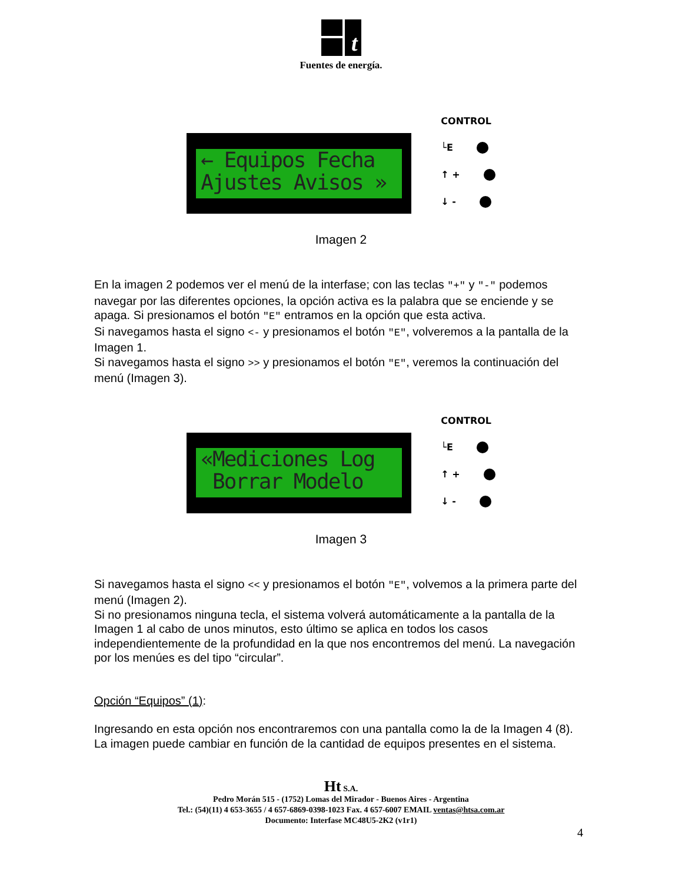t
Fuentes de energía.
← Equipos Fecha Ajustes Avisos »
CONTROL
└E
↑ +
↓ -
Imagen 2
En la imagen 2 podemos ver el menú de la interfase; con las teclas "+" y "-" podemos navegar por las diferentes opciones, la opción activa es la palabra que se enciende y se apaga. Si presionamos el botón "E" entramos en la opción que esta activa.
Si navegamos hasta el signo <- y presionamos el botón "E", volveremos a la pantalla de la Imagen 1.
Si navegamos hasta el signo >> y presionamos el botón "E", veremos la continuación del menú (Imagen 3).
«Mediciones Log Borrar Modelo
CONTROL
└E
↑ +
↓ -
Imagen 3
Si navegamos hasta el signo << y presionamos el botón "E", volvemos a la primera parte del menú (Imagen 2).
Si no presionamos ninguna tecla, el sistema volverá automáticamente a la pantalla de la Imagen 1 al cabo de unos minutos, esto último se aplica en todos los casos independientemente de la profundidad en la que nos encontremos del menú. La navegación por los menúes es del tipo “circular”.
Opción “Equipos” (1):
Ingresando en esta opción nos encontraremos con una pantalla como la de la Imagen 4 (8). La imagen puede cambiar en función de la cantidad de equipos presentes en el sistema.
Ht S.A.
Pedro Morán 515 - (1752) Lomas del Mirador - Buenos Aires - Argentina
Tel.: (54)(11) 4 653-3655 / 4 657-6869-0398-1023 Fax. 4 657-6007 EMAIL ventas@htsa.com.ar
Documento: Interfase MC48U5-2K2 (v1r1)
4